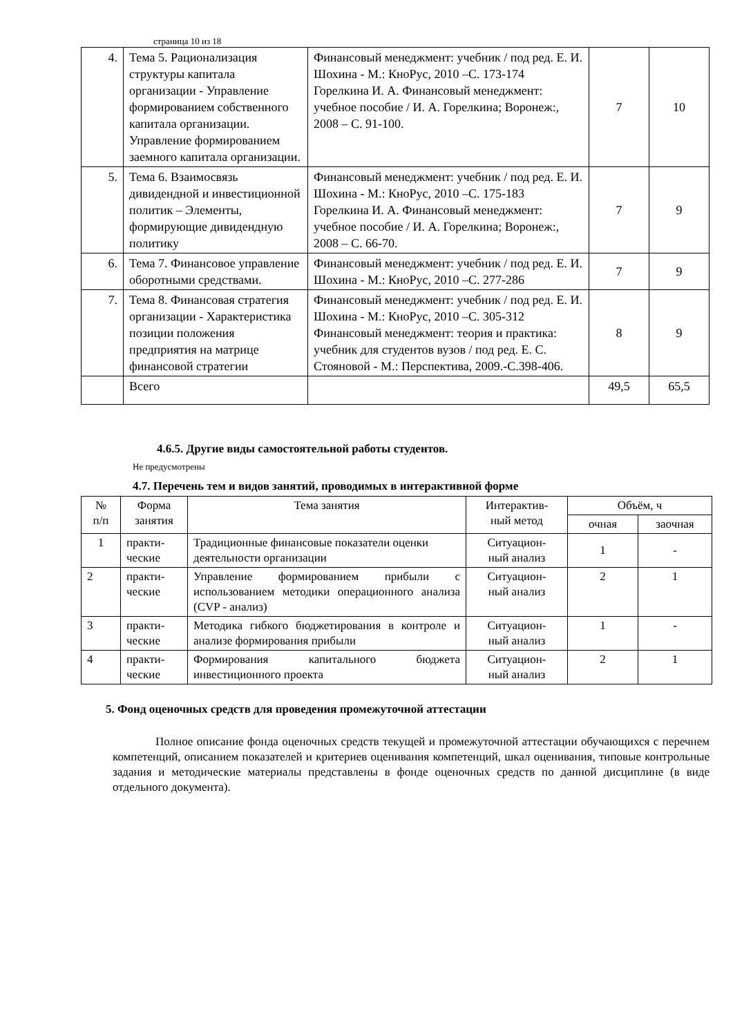страница 10 из 18
| 4. | Тема 5. Рационализация структуры капитала организации - Управление формированием собственного капитала организации. Управление формированием заемного капитала организации. | Финансовый менеджмент: учебник / под ред. Е. И. Шохина - М.: КноРус, 2010 –С. 173-174 Горелкина И. А. Финансовый менеджмент: учебное пособие / И. А. Горелкина; Воронеж:, 2008 – С. 91-100. | 7 | 10 |
| 5. | Тема 6. Взаимосвязь дивидендной и инвестиционной политик – Элементы, формирующие дивидендную политику | Финансовый менеджмент: учебник / под ред. Е. И. Шохина - М.: КноРус, 2010 –С. 175-183 Горелкина И. А. Финансовый менеджмент: учебное пособие / И. А. Горелкина; Воронеж:, 2008 – С. 66-70. | 7 | 9 |
| 6. | Тема 7. Финансовое управление оборотными средствами. | Финансовый менеджмент: учебник / под ред. Е. И. Шохина - М.: КноРус, 2010 –С. 277-286 | 7 | 9 |
| 7. | Тема 8. Финансовая стратегия организации - Характеристика позиции положения предприятия на матрице финансовой стратегии | Финансовый менеджмент: учебник / под ред. Е. И. Шохина - М.: КноРус, 2010 –С. 305-312 Финансовый менеджмент: теория и практика: учебник для студентов вузов / под ред. Е. С. Стояновой - М.: Перспектива, 2009.-С.398-406. | 8 | 9 |
| | Всего | | 49,5 | 65,5 |
4.6.5. Другие виды самостоятельной работы студентов.
Не предусмотрены
4.7. Перечень тем и видов занятий, проводимых в интерактивной форме
| № п/п | Форма занятия | Тема занятия | Интерактив- ный метод | Объём, ч | |
| --- | --- | --- | --- | --- | --- |
| | | | | очная | заочная |
| 1 | практи- ческие | Традиционные финансовые показатели оценки деятельности организации | Ситуацион- ный анализ | 1 | - |
| 2 | практи- ческие | Управление формированием прибыли с использованием методики операционного анализа (CVP - анализ) | Ситуацион- ный анализ | 2 | 1 |
| 3 | практи- ческие | Методика гибкого бюджетирования в контроле и анализе формирования прибыли | Ситуацион- ный анализ | 1 | - |
| 4 | практи- ческие | Формирования капитального бюджета инвестиционного проекта | Ситуацион- ный анализ | 2 | 1 |
5. Фонд оценочных средств для проведения промежуточной аттестации
Полное описание фонда оценочных средств текущей и промежуточной аттестации обучающихся с перечнем компетенций, описанием показателей и критериев оценивания компетенций, шкал оценивания, типовые контрольные задания и методические материалы представлены в фонде оценочных средств по данной дисциплине (в виде отдельного документа).